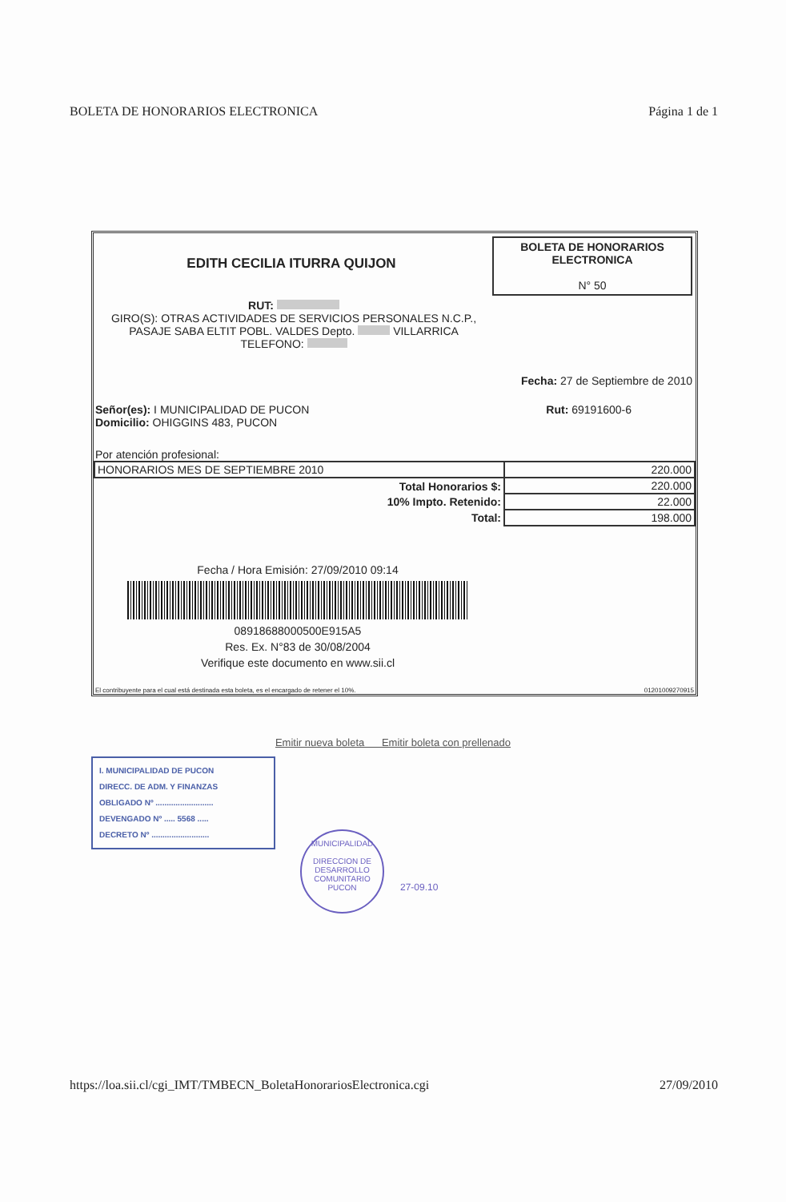BOLETA DE HONORARIOS ELECTRONICA Página 1 de 1
EDITH CECILIA ITURRA QUIJON
BOLETA DE HONORARIOS
ELECTRONICA
N° 50
RUT:
GIRO(S): OTRAS ACTIVIDADES DE SERVICIOS PERSONALES N.C.P.,
PASAJE SABA ELTIT POBL. VALDES Depto. VILLARRICA
TELEFONO:
Fecha: 27 de Septiembre de 2010
Señor(es): I MUNICIPALIDAD DE PUCON
Domicilio: OHIGGINS 483, PUCON
Rut: 69191600-6
Por atención profesional:
| HONORARIOS MES DE SEPTIEMBRE 2010 | 220.000 |
| Total Honorarios $: | 220.000 |
| 10% Impto. Retenido: | 22.000 |
| Total: | 198.000 |
Fecha / Hora Emisión: 27/09/2010 09:14
08918688000500E915A5
Res. Ex. N°83 de 30/08/2004
Verifique este documento en www.sii.cl
El contribuyente para el cual está destinada esta boleta, es el encargado de retener el 10%. 01201009270915
Emitir nueva boleta Emitir boleta con prellenado
I. MUNICIPALIDAD DE PUCON
DIRECC. DE ADM. Y FINANZAS
OBLIGADO Nº ..........................
DEVENGADO Nº ..... 5568 .....
DECRETO Nº ..........................
MUNICIPALIDAD
DIRECCION DE DESARROLLO COMUNITARIO
PUCON
27-09.10
https://loa.sii.cl/cgi_IMT/TMBECN_BoletaHonorariosElectronica.cgi 27/09/2010